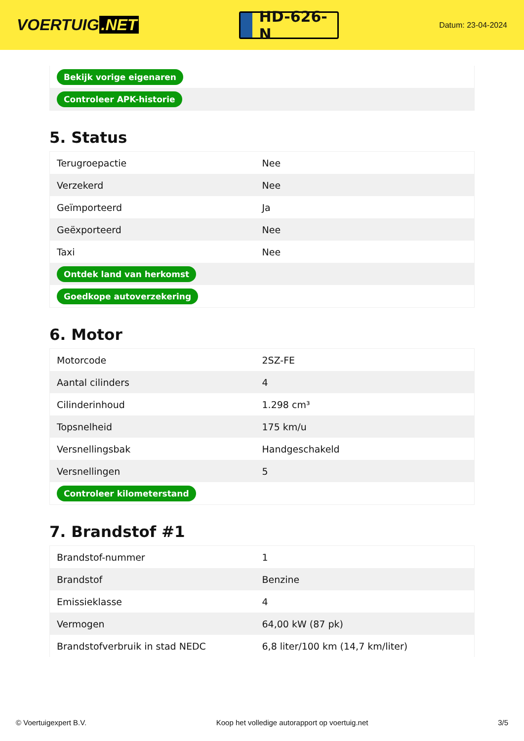VOERTUIG.NET
HD-626-N
Datum: 23-04-2024
| Bekijk vorige eigenaren |
| Controleer APK-historie |
5. Status
| Terugroepactie | Nee |
| Verzekerd | Nee |
| Geïmporteerd | Ja |
| Geëxporteerd | Nee |
| Taxi | Nee |
| Ontdek land van herkomst | |
| Goedkope autoverzekering | |
6. Motor
| Motorcode | 2SZ-FE |
| Aantal cilinders | 4 |
| Cilinderinhoud | 1.298 cm³ |
| Topsnelheid | 175 km/u |
| Versnellingsbak | Handgeschakeld |
| Versnellingen | 5 |
| Controleer kilometerstand | |
7. Brandstof #1
| Brandstof-nummer | 1 |
| Brandstof | Benzine |
| Emissieklasse | 4 |
| Vermogen | 64,00 kW (87 pk) |
| Brandstofverbruik in stad NEDC | 6,8 liter/100 km (14,7 km/liter) |
© Voertuigexpert B.V. Koop het volledige autorapport op voertuig.net 3/5